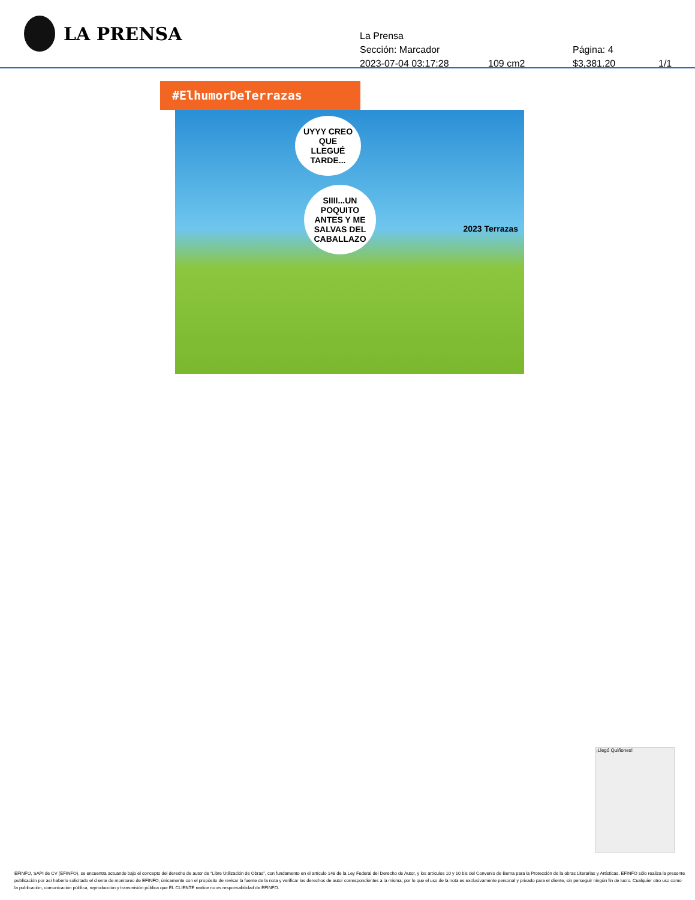LA PRENSA
La Prensa
Sección: Marcador Página: 4
2023-07-04 03:17:28 109 cm2 $3,381.20 1/1
#ElhumorDeTerrazas
UYYY CREO QUE LLEGUÉ TARDE...
SIIII...UN POQUITO ANTES Y ME SALVAS DEL CABALLAZO
2023 Terrazas
¡Llegó Quiñones!
EFINFO, SAPI de CV (EFINFO), se encuentra actuando bajo el concepto del derecho de autor de “Libre Utilización de Obras”, con fundamento en el artículo 148 de la Ley Federal del Derecho de Autor, y los artículos 10 y 10 bis del Convenio de Berna para la Protección de la obras Literarias y Artísticas. EFINFO sólo realiza la presente publicación por así haberlo solicitado el cliente de monitoreo de EFINFO, únicamente con el propósito de revisar la fuente de la nota y verificar los derechos de autor correspondientes a la misma; por lo que el uso de la nota es exclusivamente personal y privado para el cliente, sin perseguir ningún fin de lucro. Cualquier otro uso como la publicación, comunicación pública, reproducción y transmisión pública que EL CLIENTE realice no es responsabilidad de EFINFO.